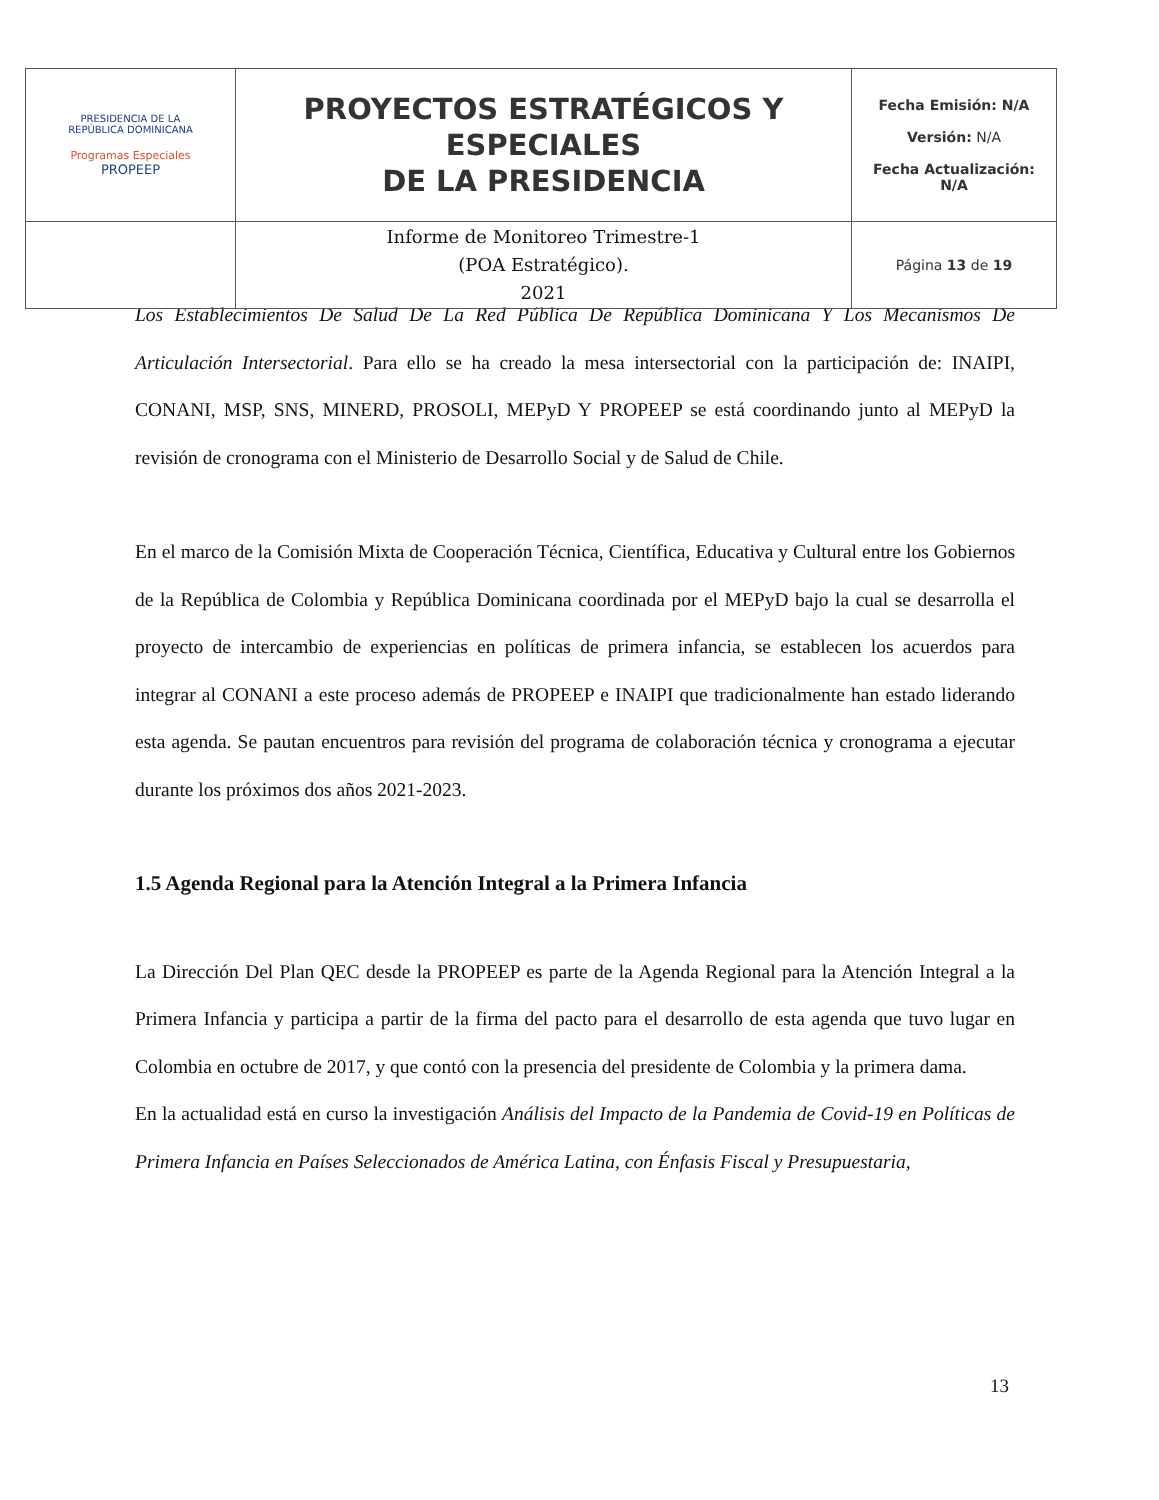| PRESIDENCIA DE LA REPÚBLICA DOMINICANA Programas Especiales PROPEEP | PROYECTOS ESTRATÉGICOS Y ESPECIALES DE LA PRESIDENCIA | Fecha Emisión: N/A Versión: N/A Fecha Actualización: N/A |
| | Informe de Monitoreo Trimestre-1 (POA Estratégico). 2021 | Página 13 de 19 |
Los Establecimientos De Salud De La Red Pública De República Dominicana Y Los Mecanismos De Articulación Intersectorial. Para ello se ha creado la mesa intersectorial con la participación de: INAIPI, CONANI, MSP, SNS, MINERD, PROSOLI, MEPyD Y PROPEEP se está coordinando junto al MEPyD la revisión de cronograma con el Ministerio de Desarrollo Social y de Salud de Chile.
En el marco de la Comisión Mixta de Cooperación Técnica, Científica, Educativa y Cultural entre los Gobiernos de la República de Colombia y República Dominicana coordinada por el MEPyD bajo la cual se desarrolla el proyecto de intercambio de experiencias en políticas de primera infancia, se establecen los acuerdos para integrar al CONANI a este proceso además de PROPEEP e INAIPI que tradicionalmente han estado liderando esta agenda. Se pautan encuentros para revisión del programa de colaboración técnica y cronograma a ejecutar durante los próximos dos años 2021-2023.
1.5 Agenda Regional para la Atención Integral a la Primera Infancia
La Dirección Del Plan QEC desde la PROPEEP es parte de la Agenda Regional para la Atención Integral a la Primera Infancia y participa a partir de la firma del pacto para el desarrollo de esta agenda que tuvo lugar en Colombia en octubre de 2017, y que contó con la presencia del presidente de Colombia y la primera dama.
En la actualidad está en curso la investigación Análisis del Impacto de la Pandemia de Covid-19 en Políticas de Primera Infancia en Países Seleccionados de América Latina, con Énfasis Fiscal y Presupuestaria,
13